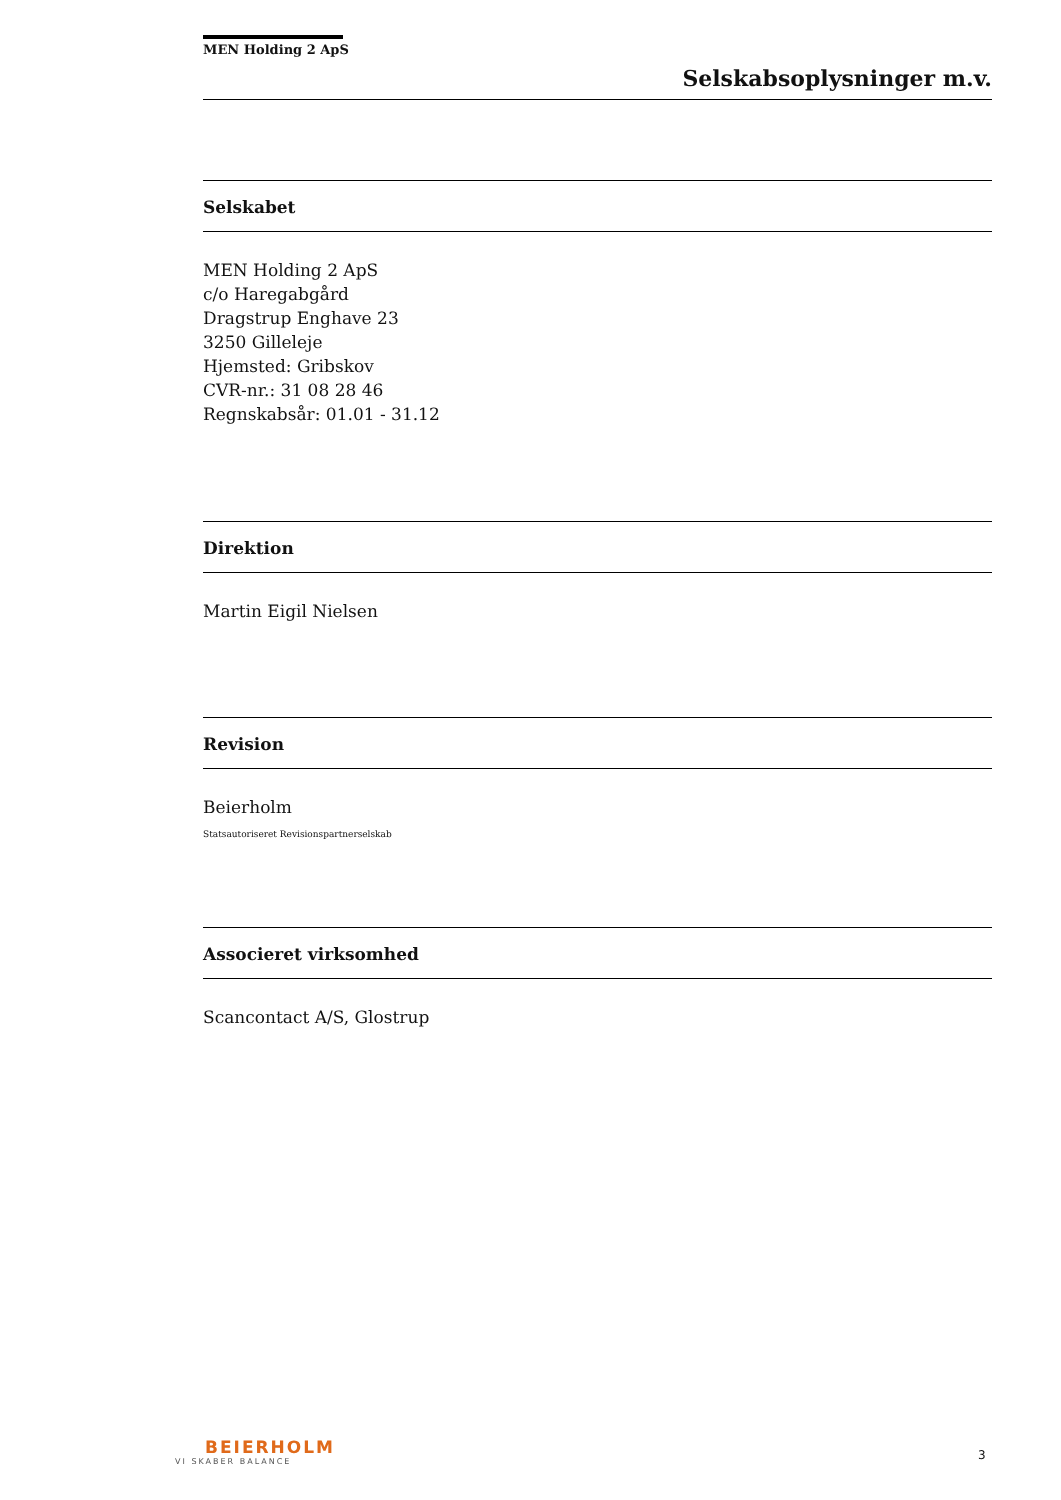MEN Holding 2 ApS
Selskabsoplysninger m.v.
Selskabet
MEN Holding 2 ApS
c/o Haregabgård
Dragstrup Enghave 23
3250 Gilleleje
Hjemsted: Gribskov
CVR-nr.: 31 08 28 46
Regnskabsår: 01.01 - 31.12
Direktion
Martin Eigil Nielsen
Revision
Beierholm
Statsautoriseret Revisionspartnerselskab
Associeret virksomhed
Scancontact A/S, Glostrup
BEIERHOLM
VI SKABER BALANCE
3